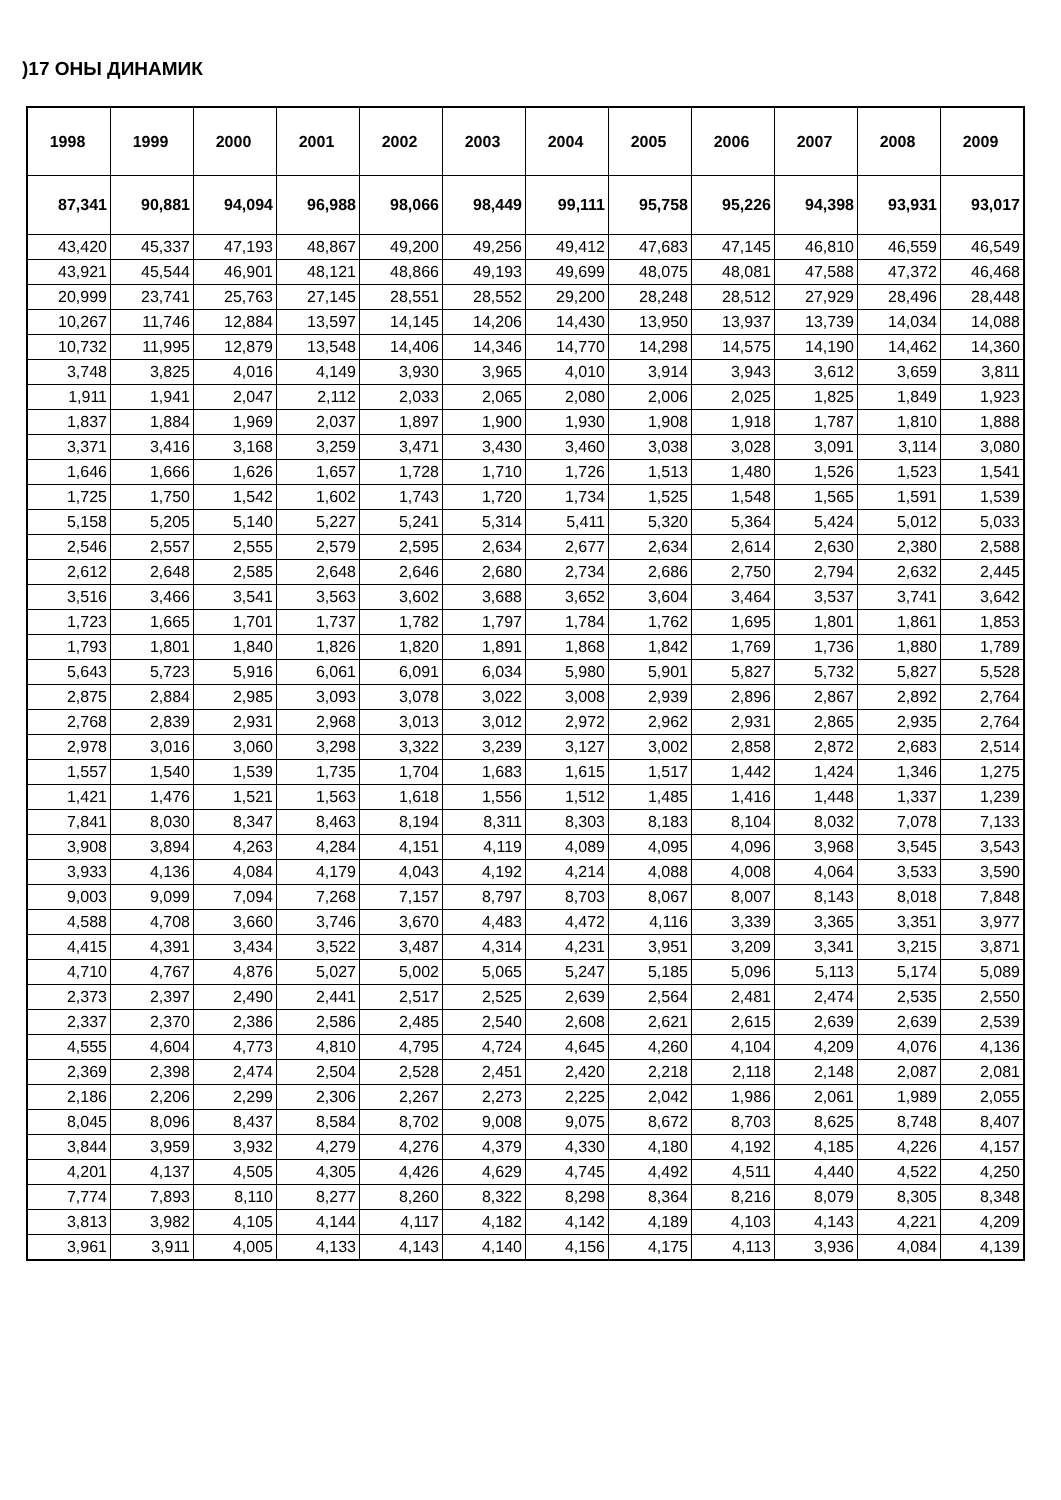)17 ОНЫ ДИНАМИК
| 1998 | 1999 | 2000 | 2001 | 2002 | 2003 | 2004 | 2005 | 2006 | 2007 | 2008 | 2009 |
| --- | --- | --- | --- | --- | --- | --- | --- | --- | --- | --- | --- |
| 87,341 | 90,881 | 94,094 | 96,988 | 98,066 | 98,449 | 99,111 | 95,758 | 95,226 | 94,398 | 93,931 | 93,017 |
| 43,420 | 45,337 | 47,193 | 48,867 | 49,200 | 49,256 | 49,412 | 47,683 | 47,145 | 46,810 | 46,559 | 46,549 |
| 43,921 | 45,544 | 46,901 | 48,121 | 48,866 | 49,193 | 49,699 | 48,075 | 48,081 | 47,588 | 47,372 | 46,468 |
| 20,999 | 23,741 | 25,763 | 27,145 | 28,551 | 28,552 | 29,200 | 28,248 | 28,512 | 27,929 | 28,496 | 28,448 |
| 10,267 | 11,746 | 12,884 | 13,597 | 14,145 | 14,206 | 14,430 | 13,950 | 13,937 | 13,739 | 14,034 | 14,088 |
| 10,732 | 11,995 | 12,879 | 13,548 | 14,406 | 14,346 | 14,770 | 14,298 | 14,575 | 14,190 | 14,462 | 14,360 |
| 3,748 | 3,825 | 4,016 | 4,149 | 3,930 | 3,965 | 4,010 | 3,914 | 3,943 | 3,612 | 3,659 | 3,811 |
| 1,911 | 1,941 | 2,047 | 2,112 | 2,033 | 2,065 | 2,080 | 2,006 | 2,025 | 1,825 | 1,849 | 1,923 |
| 1,837 | 1,884 | 1,969 | 2,037 | 1,897 | 1,900 | 1,930 | 1,908 | 1,918 | 1,787 | 1,810 | 1,888 |
| 3,371 | 3,416 | 3,168 | 3,259 | 3,471 | 3,430 | 3,460 | 3,038 | 3,028 | 3,091 | 3,114 | 3,080 |
| 1,646 | 1,666 | 1,626 | 1,657 | 1,728 | 1,710 | 1,726 | 1,513 | 1,480 | 1,526 | 1,523 | 1,541 |
| 1,725 | 1,750 | 1,542 | 1,602 | 1,743 | 1,720 | 1,734 | 1,525 | 1,548 | 1,565 | 1,591 | 1,539 |
| 5,158 | 5,205 | 5,140 | 5,227 | 5,241 | 5,314 | 5,411 | 5,320 | 5,364 | 5,424 | 5,012 | 5,033 |
| 2,546 | 2,557 | 2,555 | 2,579 | 2,595 | 2,634 | 2,677 | 2,634 | 2,614 | 2,630 | 2,380 | 2,588 |
| 2,612 | 2,648 | 2,585 | 2,648 | 2,646 | 2,680 | 2,734 | 2,686 | 2,750 | 2,794 | 2,632 | 2,445 |
| 3,516 | 3,466 | 3,541 | 3,563 | 3,602 | 3,688 | 3,652 | 3,604 | 3,464 | 3,537 | 3,741 | 3,642 |
| 1,723 | 1,665 | 1,701 | 1,737 | 1,782 | 1,797 | 1,784 | 1,762 | 1,695 | 1,801 | 1,861 | 1,853 |
| 1,793 | 1,801 | 1,840 | 1,826 | 1,820 | 1,891 | 1,868 | 1,842 | 1,769 | 1,736 | 1,880 | 1,789 |
| 5,643 | 5,723 | 5,916 | 6,061 | 6,091 | 6,034 | 5,980 | 5,901 | 5,827 | 5,732 | 5,827 | 5,528 |
| 2,875 | 2,884 | 2,985 | 3,093 | 3,078 | 3,022 | 3,008 | 2,939 | 2,896 | 2,867 | 2,892 | 2,764 |
| 2,768 | 2,839 | 2,931 | 2,968 | 3,013 | 3,012 | 2,972 | 2,962 | 2,931 | 2,865 | 2,935 | 2,764 |
| 2,978 | 3,016 | 3,060 | 3,298 | 3,322 | 3,239 | 3,127 | 3,002 | 2,858 | 2,872 | 2,683 | 2,514 |
| 1,557 | 1,540 | 1,539 | 1,735 | 1,704 | 1,683 | 1,615 | 1,517 | 1,442 | 1,424 | 1,346 | 1,275 |
| 1,421 | 1,476 | 1,521 | 1,563 | 1,618 | 1,556 | 1,512 | 1,485 | 1,416 | 1,448 | 1,337 | 1,239 |
| 7,841 | 8,030 | 8,347 | 8,463 | 8,194 | 8,311 | 8,303 | 8,183 | 8,104 | 8,032 | 7,078 | 7,133 |
| 3,908 | 3,894 | 4,263 | 4,284 | 4,151 | 4,119 | 4,089 | 4,095 | 4,096 | 3,968 | 3,545 | 3,543 |
| 3,933 | 4,136 | 4,084 | 4,179 | 4,043 | 4,192 | 4,214 | 4,088 | 4,008 | 4,064 | 3,533 | 3,590 |
| 9,003 | 9,099 | 7,094 | 7,268 | 7,157 | 8,797 | 8,703 | 8,067 | 8,007 | 8,143 | 8,018 | 7,848 |
| 4,588 | 4,708 | 3,660 | 3,746 | 3,670 | 4,483 | 4,472 | 4,116 | 3,339 | 3,365 | 3,351 | 3,977 |
| 4,415 | 4,391 | 3,434 | 3,522 | 3,487 | 4,314 | 4,231 | 3,951 | 3,209 | 3,341 | 3,215 | 3,871 |
| 4,710 | 4,767 | 4,876 | 5,027 | 5,002 | 5,065 | 5,247 | 5,185 | 5,096 | 5,113 | 5,174 | 5,089 |
| 2,373 | 2,397 | 2,490 | 2,441 | 2,517 | 2,525 | 2,639 | 2,564 | 2,481 | 2,474 | 2,535 | 2,550 |
| 2,337 | 2,370 | 2,386 | 2,586 | 2,485 | 2,540 | 2,608 | 2,621 | 2,615 | 2,639 | 2,639 | 2,539 |
| 4,555 | 4,604 | 4,773 | 4,810 | 4,795 | 4,724 | 4,645 | 4,260 | 4,104 | 4,209 | 4,076 | 4,136 |
| 2,369 | 2,398 | 2,474 | 2,504 | 2,528 | 2,451 | 2,420 | 2,218 | 2,118 | 2,148 | 2,087 | 2,081 |
| 2,186 | 2,206 | 2,299 | 2,306 | 2,267 | 2,273 | 2,225 | 2,042 | 1,986 | 2,061 | 1,989 | 2,055 |
| 8,045 | 8,096 | 8,437 | 8,584 | 8,702 | 9,008 | 9,075 | 8,672 | 8,703 | 8,625 | 8,748 | 8,407 |
| 3,844 | 3,959 | 3,932 | 4,279 | 4,276 | 4,379 | 4,330 | 4,180 | 4,192 | 4,185 | 4,226 | 4,157 |
| 4,201 | 4,137 | 4,505 | 4,305 | 4,426 | 4,629 | 4,745 | 4,492 | 4,511 | 4,440 | 4,522 | 4,250 |
| 7,774 | 7,893 | 8,110 | 8,277 | 8,260 | 8,322 | 8,298 | 8,364 | 8,216 | 8,079 | 8,305 | 8,348 |
| 3,813 | 3,982 | 4,105 | 4,144 | 4,117 | 4,182 | 4,142 | 4,189 | 4,103 | 4,143 | 4,221 | 4,209 |
| 3,961 | 3,911 | 4,005 | 4,133 | 4,143 | 4,140 | 4,156 | 4,175 | 4,113 | 3,936 | 4,084 | 4,139 |